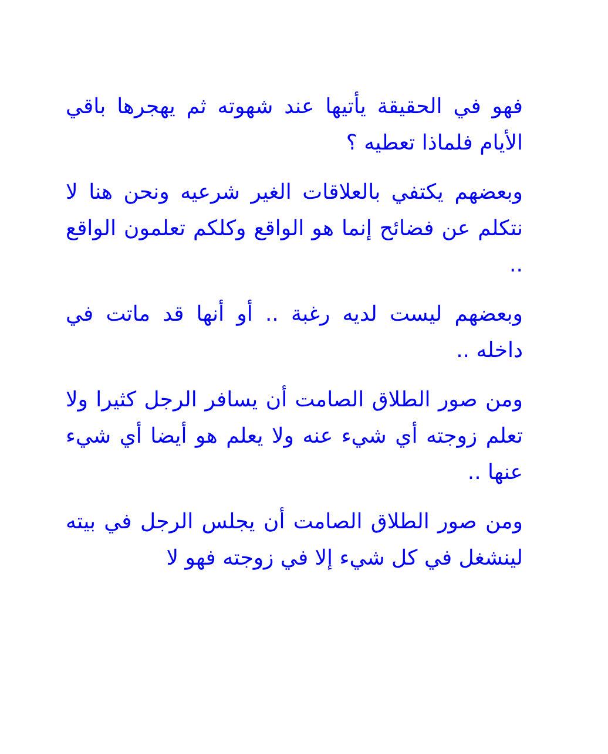فهو في الحقيقة يأتيها عند شهوته ثم يهجرها باقي الأيام فلماذا تعطيه ؟
وبعضهم يكتفي بالعلاقات الغير شرعيه ونحن هنا لا نتكلم عن فضائح إنما هو الواقع وكلكم تعلمون الواقع ..
وبعضهم ليست لديه رغبة .. أو أنها قد ماتت في داخله ..
ومن صور الطلاق الصامت أن يسافر الرجل كثيرا ولا تعلم زوجته أي شيء عنه ولا يعلم هو أيضا أي شيء عنها ..
ومن صور الطلاق الصامت أن يجلس الرجل في بيته لينشغل في كل شيء إلا في زوجته فهو لا